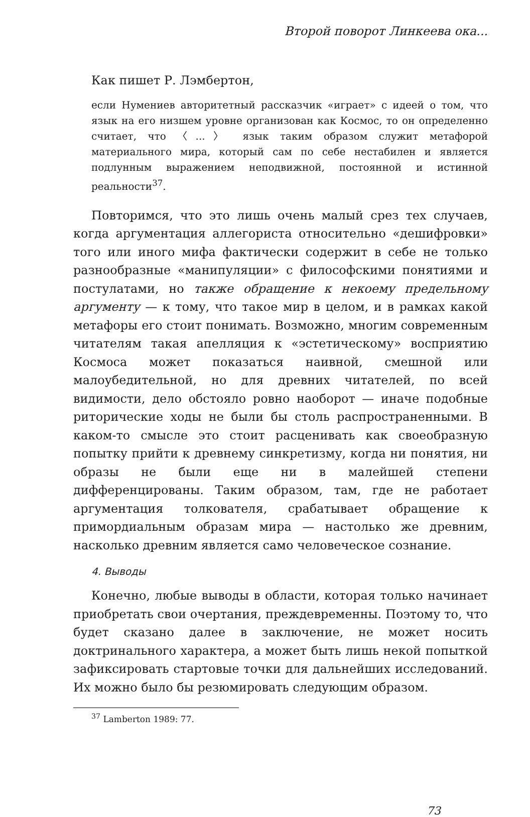Второй поворот Линкеева ока...
Как пишет Р. Лэмбертон,
если Нумениев авторитетный рассказчик «играет» с идеей о том, что язык на его низшем уровне организован как Космос, то он определенно считает, что 〈...〉 язык таким образом служит метафорой материального мира, который сам по себе нестабилен и является подлунным выражением неподвижной, постоянной и истинной реальности<sup>37</sup>.
Повторимся, что это лишь очень малый срез тех случаев, когда аргументация аллегориста относительно «дешифровки» того или иного мифа фактически содержит в себе не только разнообразные «манипуляции» с философскими понятиями и постулатами, но также обращение к некоему предельному аргументу — к тому, что такое мир в целом, и в рамках какой метафоры его стоит понимать. Возможно, многим современным читателям такая апелляция к «эстетическому» восприятию Космоса может показаться наивной, смешной или малоубедительной, но для древних читателей, по всей видимости, дело обстояло ровно наоборот — иначе подобные риторические ходы не были бы столь распространенными. В каком-то смысле это стоит расценивать как своеобразную попытку прийти к древнему синкретизму, когда ни понятия, ни образы не были еще ни в малейшей степени дифференцированы. Таким образом, там, где не работает аргументация толкователя, срабатывает обращение к примордиальным образам мира — настолько же древним, насколько древним является само человеческое сознание.
4. Выводы
Конечно, любые выводы в области, которая только начинает приобретать свои очертания, преждевременны. Поэтому то, что будет сказано далее в заключение, не может носить доктринального характера, а может быть лишь некой попыткой зафиксировать стартовые точки для дальнейших исследований. Их можно было бы резюмировать следующим образом.
<sup>37</sup> Lamberton 1989: 77.
73